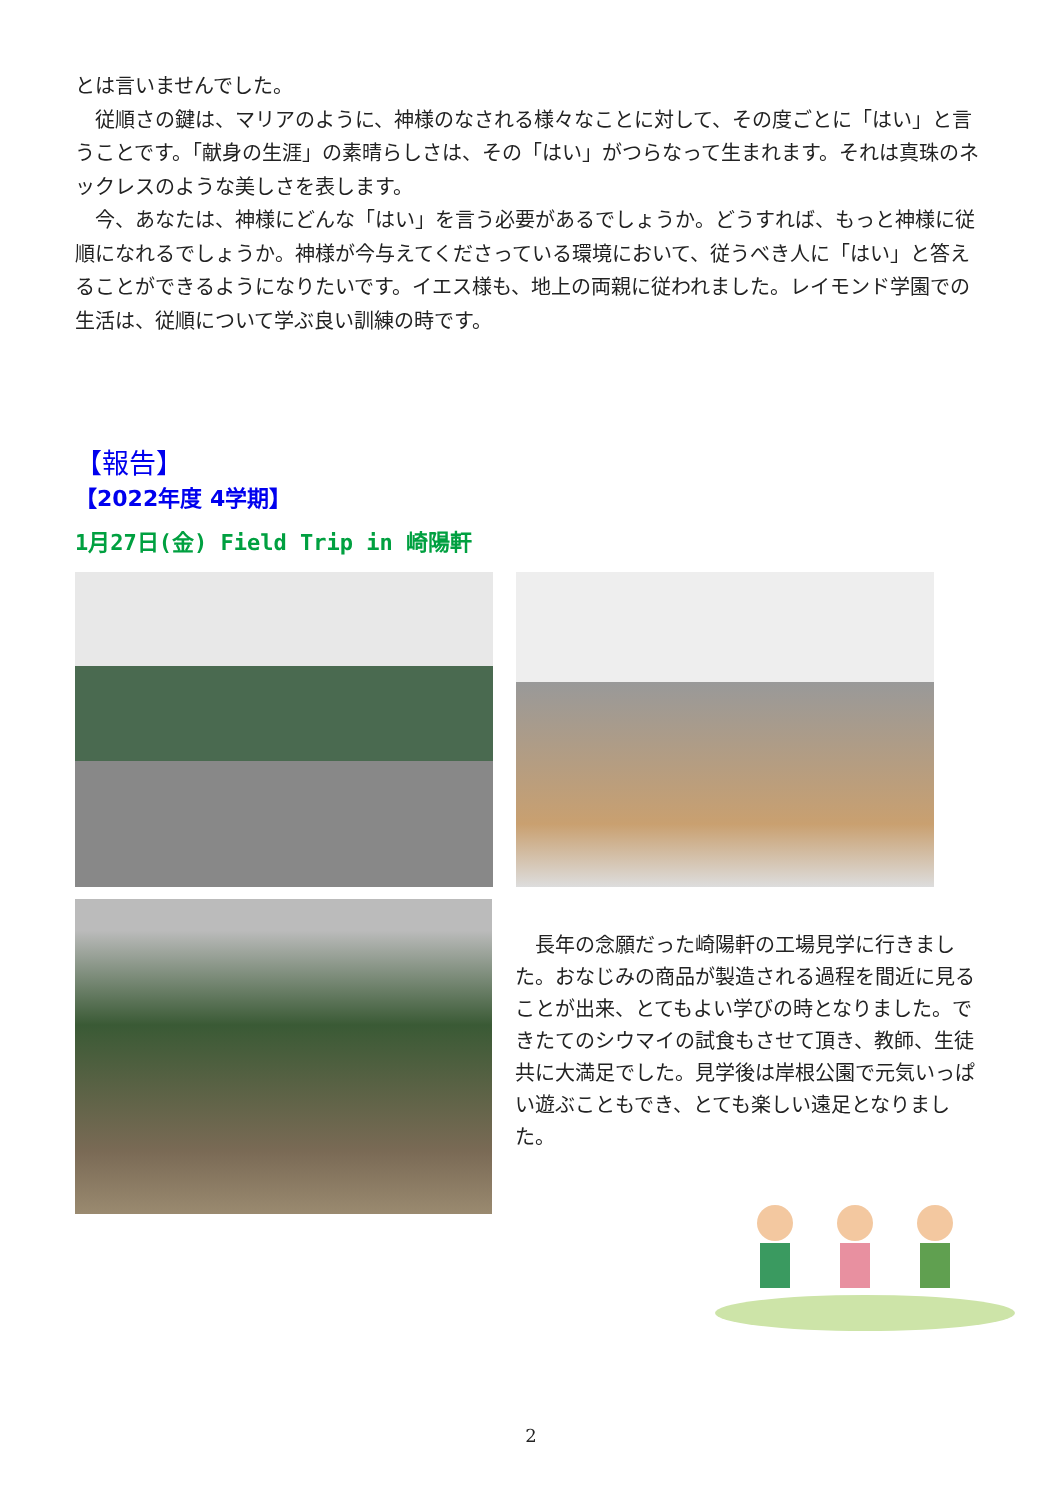とは言いませんでした。
　従順さの鍵は、マリアのように、神様のなされる様々なことに対して、その度ごとに「はい」と言うことです。「献身の生涯」の素晴らしさは、その「はい」がつらなって生まれます。それは真珠のネックレスのような美しさを表します。
　今、あなたは、神様にどんな「はい」を言う必要があるでしょうか。どうすれば、もっと神様に従順になれるでしょうか。神様が今与えてくださっている環境において、従うべき人に「はい」と答えることができるようになりたいです。イエス様も、地上の両親に従われました。レイモンド学園での生活は、従順について学ぶ良い訓練の時です。
【報告】
【2022年度 4学期】
1月27日(金) Field Trip in 崎陽軒
　長年の念願だった崎陽軒の工場見学に行きました。おなじみの商品が製造される過程を間近に見ることが出来、とてもよい学びの時となりました。できたてのシウマイの試食もさせて頂き、教師、生徒共に大満足でした。見学後は岸根公園で元気いっぱい遊ぶこともでき、とても楽しい遠足となりました。
2